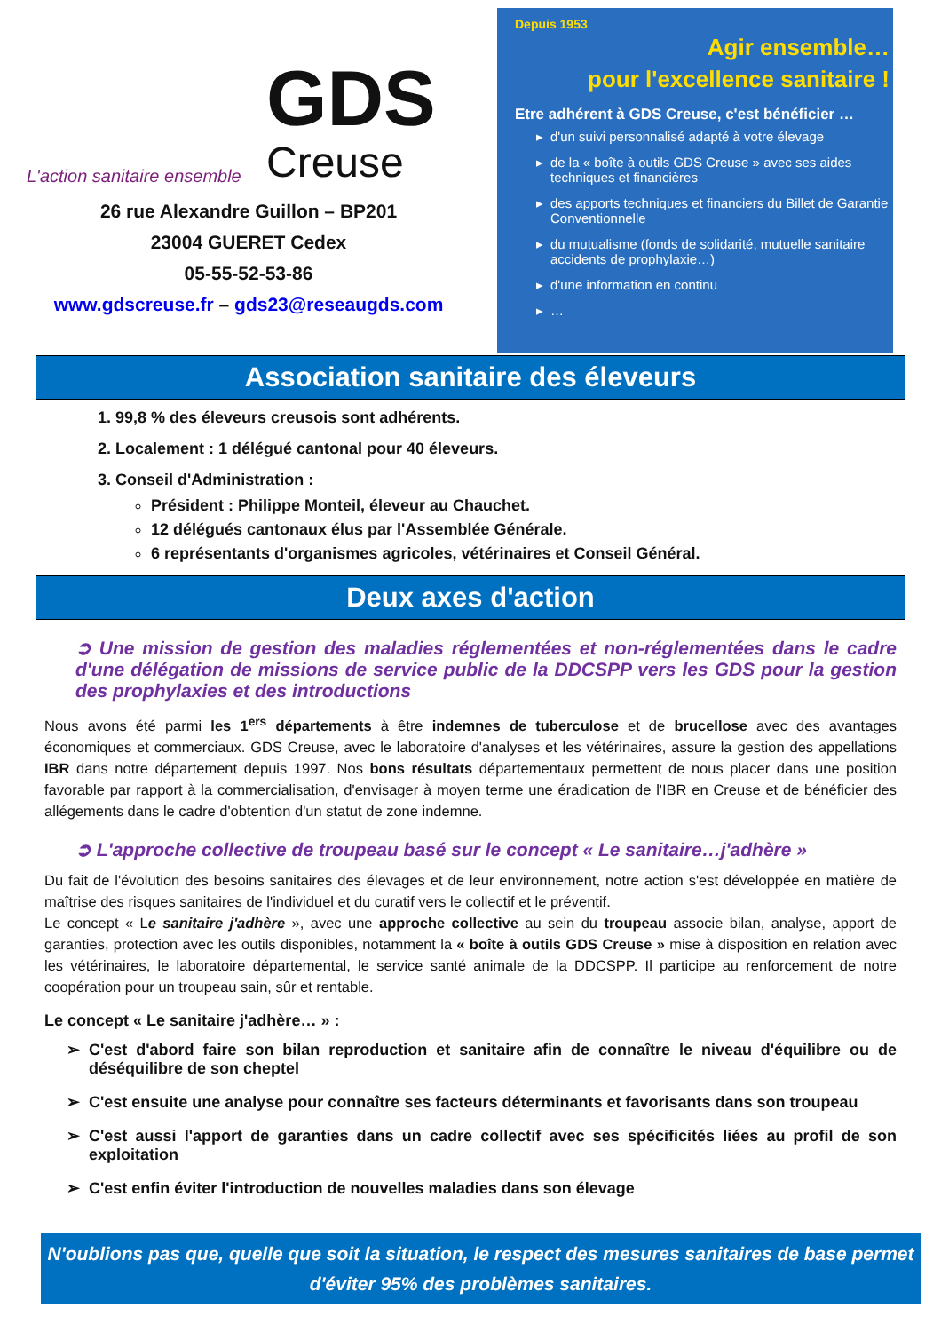L'action sanitaire ensemble
GDS
Creuse
26 rue Alexandre Guillon – BP201
23004 GUERET Cedex
05-55-52-53-86
www.gdscreuse.fr – gds23@reseaugds.com
Depuis 1953
Agir ensemble…
pour l'excellence sanitaire !
Etre adhérent à GDS Creuse, c'est bénéficier …
d'un suivi personnalisé adapté à votre élevage
de la « boîte à outils GDS Creuse » avec ses aides techniques et financières
des apports techniques et financiers du Billet de Garantie Conventionnelle
du mutualisme (fonds de solidarité, mutuelle sanitaire accidents de prophylaxie…)
d'une information en continu
…
Association sanitaire des éleveurs
1. 99,8 % des éleveurs creusois sont adhérents.
2. Localement : 1 délégué cantonal pour 40 éleveurs.
3. Conseil d'Administration :
Président : Philippe Monteil, éleveur au Chauchet.
12 délégués cantonaux élus par l'Assemblée Générale.
6 représentants d'organismes agricoles, vétérinaires et Conseil Général.
Deux axes d'action
➲ Une mission de gestion des maladies réglementées et non-réglementées dans le cadre d'une délégation de missions de service public de la DDCSPP vers les GDS pour la gestion des prophylaxies et des introductions
Nous avons été parmi les 1<sup>ers</sup> départements à être indemnes de tuberculose et de brucellose avec des avantages économiques et commerciaux. GDS Creuse, avec le laboratoire d'analyses et les vétérinaires, assure la gestion des appellations IBR dans notre département depuis 1997. Nos bons résultats départementaux permettent de nous placer dans une position favorable par rapport à la commercialisation, d'envisager à moyen terme une éradication de l'IBR en Creuse et de bénéficier des allégements dans le cadre d'obtention d'un statut de zone indemne.
➲ L'approche collective de troupeau basé sur le concept « Le sanitaire…j'adhère »
Du fait de l'évolution des besoins sanitaires des élevages et de leur environnement, notre action s'est développée en matière de maîtrise des risques sanitaires de l'individuel et du curatif vers le collectif et le préventif.
Le concept « Le sanitaire j'adhère », avec une approche collective au sein du troupeau associe bilan, analyse, apport de garanties, protection avec les outils disponibles, notamment la « boîte à outils GDS Creuse » mise à disposition en relation avec les vétérinaires, le laboratoire départemental, le service santé animale de la DDCSPP. Il participe au renforcement de notre coopération pour un troupeau sain, sûr et rentable.
Le concept « Le sanitaire j'adhère… » :
C'est d'abord faire son bilan reproduction et sanitaire afin de connaître le niveau d'équilibre ou de déséquilibre de son cheptel
C'est ensuite une analyse pour connaître ses facteurs déterminants et favorisants dans son troupeau
C'est aussi l'apport de garanties dans un cadre collectif avec ses spécificités liées au profil de son exploitation
C'est enfin éviter l'introduction de nouvelles maladies dans son élevage
N'oublions pas que, quelle que soit la situation, le respect des mesures sanitaires de base permet d'éviter 95% des problèmes sanitaires.